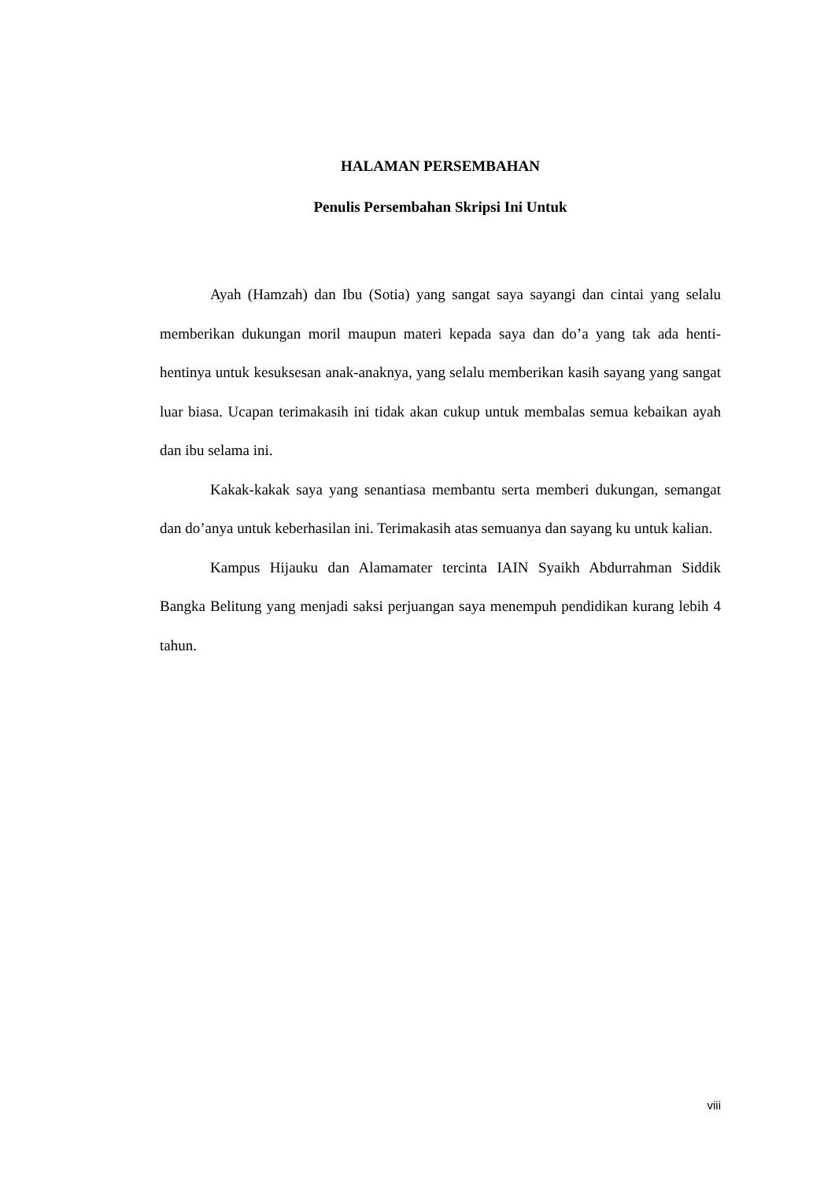HALAMAN PERSEMBAHAN
Penulis Persembahan Skripsi Ini Untuk
Ayah (Hamzah) dan Ibu (Sotia) yang sangat saya sayangi dan cintai yang selalu memberikan dukungan moril maupun materi kepada saya dan do’a yang tak ada henti-hentinya untuk kesuksesan anak-anaknya, yang selalu memberikan kasih sayang yang sangat luar biasa. Ucapan terimakasih ini tidak akan cukup untuk membalas semua kebaikan ayah dan ibu selama ini.
Kakak-kakak saya yang senantiasa membantu serta memberi dukungan, semangat dan do’anya untuk keberhasilan ini. Terimakasih atas semuanya dan sayang ku untuk kalian.
Kampus Hijauku dan Alamamater tercinta IAIN Syaikh Abdurrahman Siddik Bangka Belitung yang menjadi saksi perjuangan saya menempuh pendidikan kurang lebih 4 tahun.
viii